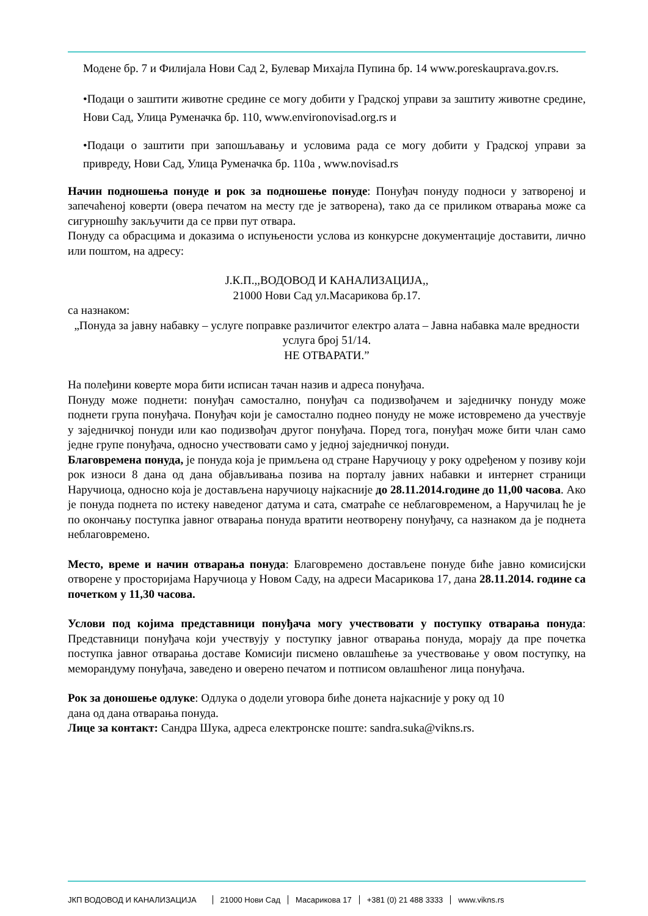Модене бр. 7 и Филијала Нови Сад 2, Булевар Михајла Пупина бр. 14 www.poreskauprava.gov.rs.
•Подаци о заштити животне средине се могу добити у Градској управи за заштиту животне средине, Нови Сад, Улица Руменачка бр. 110, www.environovisad.org.rs и
•Подаци о заштити при запошљавању и условима рада се могу добити у Градској управи за привреду, Нови Сад, Улица Руменачка бр. 110а , www.novisad.rs
Начин подношења понуде и рок за подношење понуде: Понуђач понуду подноси у затвореној и запечаћеној коверти (овера печатом на месту где је затворена), тако да се приликом отварања може са сигурношћу закључити да се први пут отвара.
Понуду са обрасцима и доказима о испуњености услова из конкурсне документације доставити, лично или поштом, на адресу:
Ј.К.П.,,ВОДОВОД И КАНАЛИЗАЦИЈА,,
21000 Нови Сад ул.Масарикова бр.17.
са назнаком:
„Понуда за јавну набавку – услуге поправке различитог електро алата – Јавна набавка мале вредности услуга број 51/14.
НЕ ОТВАРАТИ.”
На полеђини коверте мора бити исписан тачан назив и адреса понуђача.
Понуду може поднети: понуђач самостално, понуђач са подизвођачем и заједничку понуду може поднети група понуђача. Понуђач који је самостално поднео понуду не може истовремено да учествује у заједничкој понуди или као подизвођач другог понуђача. Поред тога, понуђач може бити члан само једне групе понуђача, односно учествовати само у једној заједничкој понуди.
Благовремена понуда, је понуда која је примљена од стране Наручиоцу у року одређеном у позиву који рок износи 8 дана од дана објављивања позива на порталу јавних набавки и интернет страници Наручиоца, односно која је достављена наручиоцу најкасније до 28.11.2014.године до 11,00 часова. Ако је понуда поднета по истеку наведеног датума и сата, сматраће се неблаговременом, а Наручилац ће је по окончању поступка јавног отварања понуда вратити неотворену понуђачу, са назнаком да је поднета неблаговремено.
Место, време и начин отварања понуда: Благовремено достављене понуде биће јавно комисијски отворене у просторијама Наручиоца у Новом Саду, на адреси Масарикова 17, дана 28.11.2014. године са почетком у 11,30 часова.
Услови под којима представници понуђача могу учествовати у поступку отварања понуда: Представници понуђача који учествују у поступку јавног отварања понуда, морају да пре почетка поступка јавног отварања доставе Комисији писмено овлашћење за учествовање у овом поступку, на меморандуму понуђача, заведено и оверено печатом и потписом овлашћеног лица понуђача.
Рок за доношење одлуке: Одлука о додели уговора биће донета најкасније у року од 10
дана од дана отварања понуда.
Лице за контакт: Сандра Шука, адреса електронске поште: sandra.suka@vikns.rs.
ЈКП ВОДОВОД И КАНАЛИЗАЦИЈА 21000 Нови Сад Масарикова 17 +381 (0) 21 488 3333 www.vikns.rs